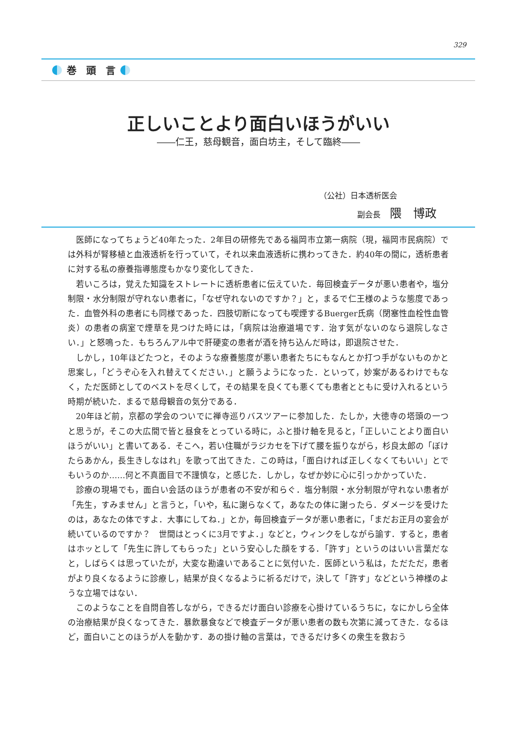329
巻　頭　言
正しいことより面白いほうがいい
――仁王，慈母観音，面白坊主，そして臨終――
（公社）日本透析医会
副会長 隈　博政
医師になってちょうど40年たった．2年目の研修先である福岡市立第一病院（現，福岡市民病院）では外科が腎移植と血液透析を行っていて，それ以来血液透析に携わってきた．約40年の間に，透析患者に対する私の療養指導態度もかなり変化してきた．
若いころは，覚えた知識をストレートに透析患者に伝えていた．毎回検査データが悪い患者や，塩分制限・水分制限が守れない患者に，「なぜ守れないのですか？」と，まるで仁王様のような態度であった．血管外科の患者にも同様であった．四肢切断になっても喫煙するBuerger氏病（閉塞性血栓性血管炎）の患者の病室で煙草を見つけた時には，「病院は治療道場です．治す気がないのなら退院しなさい．」と怒鳴った．もちろんアル中で肝硬変の患者が酒を持ち込んだ時は，即退院させた．
しかし，10年ほどたつと，そのような療養態度が悪い患者たちにもなんとか打つ手がないものかと思案し，「どうぞ心を入れ替えてください．」と願うようになった．といって，妙案があるわけでもなく，ただ医師としてのベストを尽くして，その結果を良くても悪くても患者とともに受け入れるという時期が続いた．まるで慈母観音の気分である．
20年ほど前，京都の学会のついでに禅寺巡りバスツアーに参加した．たしか，大徳寺の塔頭の一つと思うが，そこの大広間で皆と昼食をとっている時に，ふと掛け軸を見ると，「正しいことより面白いほうがいい」と書いてある．そこへ，若い住職がラジカセを下げて腰を振りながら，杉良太郎の「ぼけたらあかん，長生きしなはれ」を歌って出てきた．この時は，「面白ければ正しくなくてもいい」とでもいうのか……何と不真面目で不謹慎な，と感じた．しかし，なぜか妙に心に引っかかっていた．
診療の現場でも，面白い会話のほうが患者の不安が和らぐ．塩分制限・水分制限が守れない患者が「先生，すみません」と言うと，「いや，私に謝らなくて，あなたの体に謝ったら．ダメージを受けたのは，あなたの体ですよ．大事にしてね．」とか，毎回検査データが悪い患者に，「まだお正月の宴会が続いているのですか？　世間はとっくに3月ですよ．」などと，ウィンクをしながら諭す．すると，患者はホッとして「先生に許してもらった」という安心した顔をする．「許す」というのはいい言葉だなと，しばらくは思っていたが，大変な勘違いであることに気付いた．医師という私は，ただただ，患者がより良くなるように診療し，結果が良くなるように祈るだけで，決して「許す」などという神様のような立場ではない．
このようなことを自問自答しながら，できるだけ面白い診療を心掛けているうちに，なにかしら全体の治療結果が良くなってきた．暴飲暴食などで検査データが悪い患者の数も次第に減ってきた．なるほど，面白いことのほうが人を動かす．あの掛け軸の言葉は，できるだけ多くの衆生を救おう